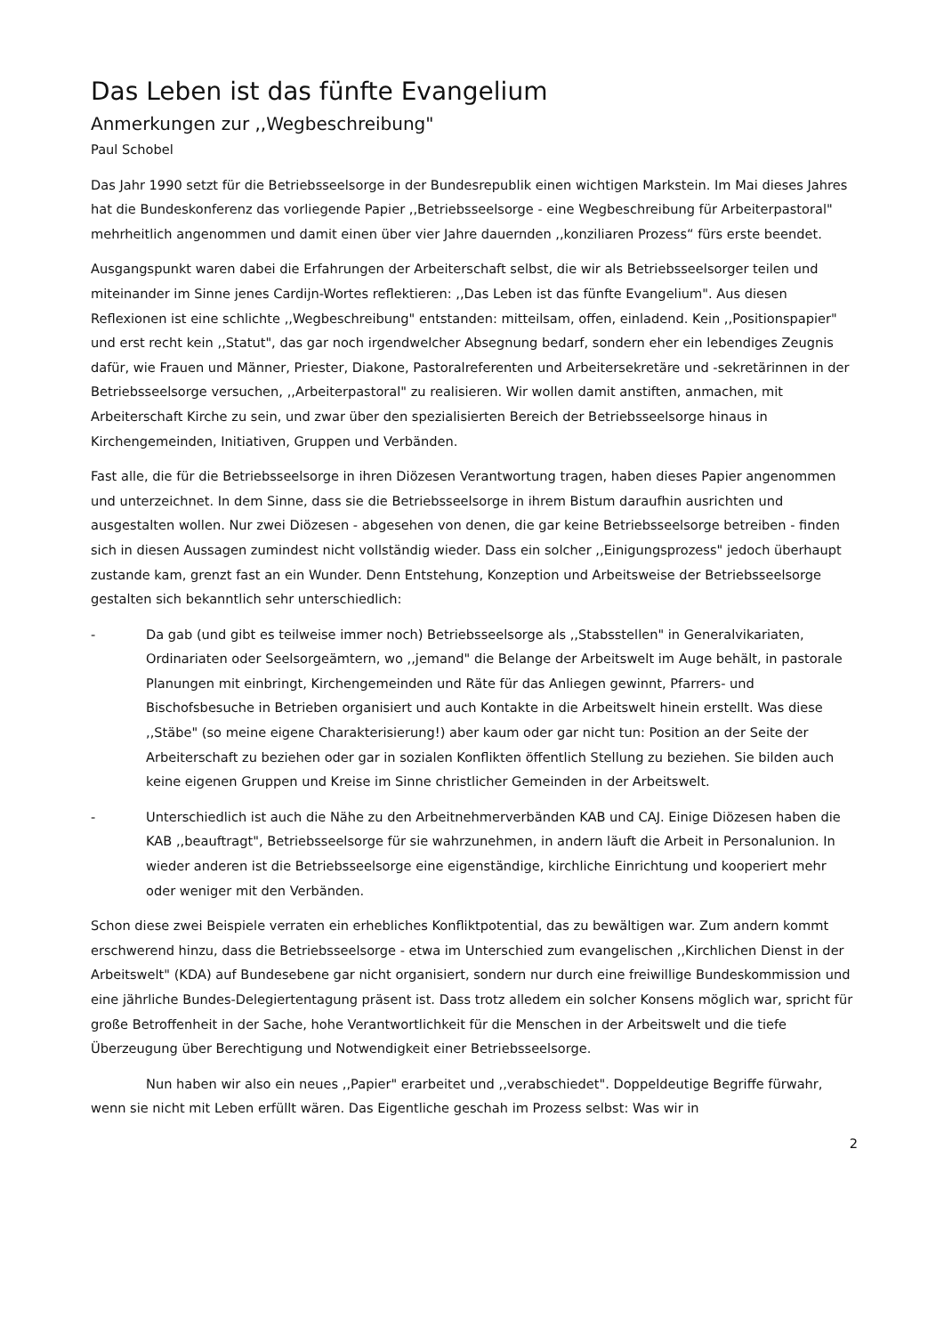Das Leben ist das fünfte Evangelium
Anmerkungen zur ,,Wegbeschreibung"
Paul Schobel
Das Jahr 1990 setzt für die Betriebsseelsorge in der Bundesrepublik einen wichtigen Markstein. Im Mai dieses Jahres hat die Bundeskonferenz das vorliegende Papier ,,Betriebsseelsorge - eine Wegbeschreibung für Arbeiterpastoral" mehrheitlich angenommen und damit einen über vier Jahre dauernden ,,konziliaren Prozess“ fürs erste beendet.
Ausgangspunkt waren dabei die Erfahrungen der Arbeiterschaft selbst, die wir als Betriebsseelsorger teilen und miteinander im Sinne jenes Cardijn-Wortes reflektieren: ,,Das Leben ist das fünfte Evangelium". Aus diesen Reflexionen ist eine schlichte ,,Wegbeschreibung" entstanden: mitteilsam, offen, einladend. Kein ,,Positionspapier" und erst recht kein ,,Statut", das gar noch irgendwelcher Absegnung bedarf, sondern eher ein lebendiges Zeugnis dafür, wie Frauen und Männer, Priester, Diakone, Pastoralreferenten und Arbeitersekretäre und -sekretärinnen in der Betriebsseelsorge versuchen, ,,Arbeiterpastoral" zu realisieren. Wir wollen damit anstiften, anmachen, mit Arbeiterschaft Kirche zu sein, und zwar über den spezialisierten Bereich der Betriebsseelsorge hinaus in Kirchengemeinden, Initiativen, Gruppen und Verbänden.
Fast alle, die für die Betriebsseelsorge in ihren Diözesen Verantwortung tragen, haben dieses Papier angenommen und unterzeichnet. In dem Sinne, dass sie die Betriebsseelsorge in ihrem Bistum daraufhin ausrichten und ausgestalten wollen. Nur zwei Diözesen - abgesehen von denen, die gar keine Betriebsseelsorge betreiben - finden sich in diesen Aussagen zumindest nicht vollständig wieder. Dass ein solcher ,,Einigungsprozess" jedoch überhaupt zustande kam, grenzt fast an ein Wunder. Denn Entstehung, Konzeption und Arbeitsweise der Betriebsseelsorge gestalten sich bekanntlich sehr unterschiedlich:
- Da gab (und gibt es teilweise immer noch) Betriebsseelsorge als ,,Stabsstellen" in Generalvikariaten, Ordinariaten oder Seelsorgeämtern, wo ,,jemand" die Belange der Arbeitswelt im Auge behält, in pastorale Planungen mit einbringt, Kirchengemeinden und Räte für das Anliegen gewinnt, Pfarrers- und Bischofsbesuche in Betrieben organisiert und auch Kontakte in die Arbeitswelt hinein erstellt. Was diese ,,Stäbe" (so meine eigene Charakterisierung!) aber kaum oder gar nicht tun: Position an der Seite der Arbeiterschaft zu beziehen oder gar in sozialen Konflikten öffentlich Stellung zu beziehen. Sie bilden auch keine eigenen Gruppen und Kreise im Sinne christlicher Gemeinden in der Arbeitswelt.
- Unterschiedlich ist auch die Nähe zu den Arbeitnehmerverbänden KAB und CAJ. Einige Diözesen haben die KAB ,,beauftragt", Betriebsseelsorge für sie wahrzunehmen, in andern läuft die Arbeit in Personalunion. In wieder anderen ist die Betriebsseelsorge eine eigenständige, kirchliche Einrichtung und kooperiert mehr oder weniger mit den Verbänden.
Schon diese zwei Beispiele verraten ein erhebliches Konfliktpotential, das zu bewältigen war. Zum andern kommt erschwerend hinzu, dass die Betriebsseelsorge - etwa im Unterschied zum evangelischen ,,Kirchlichen Dienst in der Arbeitswelt" (KDA) auf Bundesebene gar nicht organisiert, sondern nur durch eine freiwillige Bundeskommission und eine jährliche Bundes-Delegiertentagung präsent ist. Dass trotz alledem ein solcher Konsens möglich war, spricht für große Betroffenheit in der Sache, hohe Verantwortlichkeit für die Menschen in der Arbeitswelt und die tiefe Überzeugung über Berechtigung und Notwendigkeit einer Betriebsseelsorge.
Nun haben wir also ein neues ,,Papier" erarbeitet und ,,verabschiedet". Doppeldeutige Begriffe fürwahr, wenn sie nicht mit Leben erfüllt wären. Das Eigentliche geschah im Prozess selbst: Was wir in
2